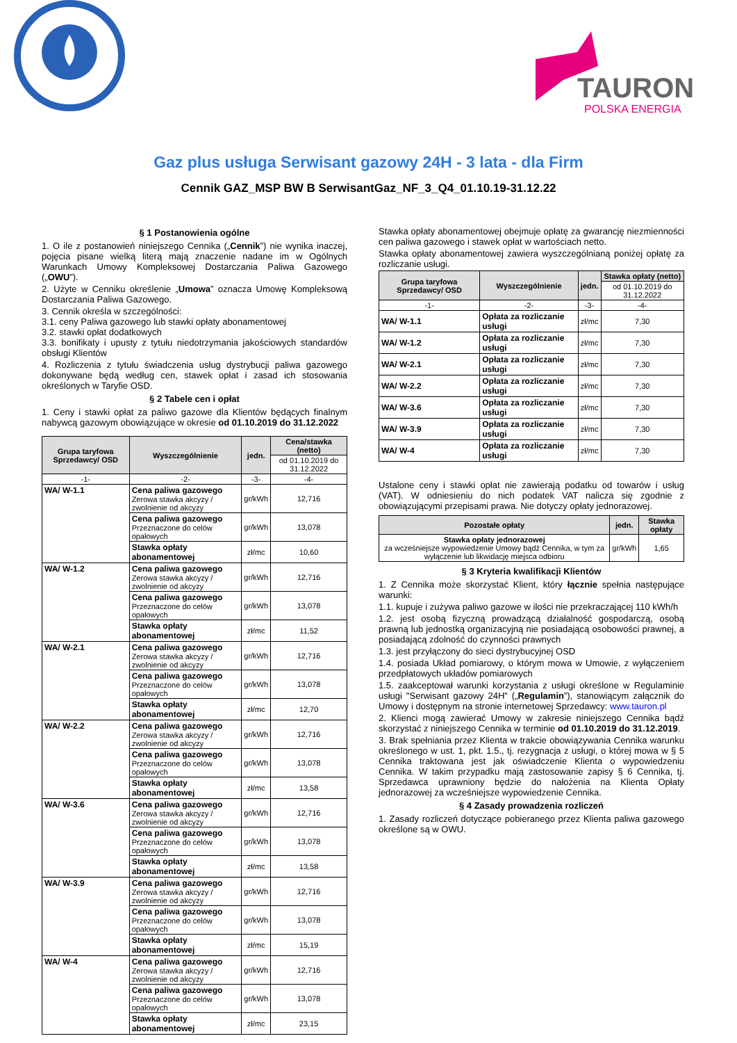TAURON
POLSKA ENERGIA
Gaz plus usługa Serwisant gazowy 24H - 3 lata - dla Firm
Cennik GAZ_MSP BW B SerwisantGaz_NF_3_Q4_01.10.19-31.12.22
§ 1 Postanowienia ogólne
1. O ile z postanowień niniejszego Cennika („Cennik”) nie wynika inaczej, pojęcia pisane wielką literą mają znaczenie nadane im w Ogólnych Warunkach Umowy Kompleksowej Dostarczania Paliwa Gazowego („OWU”).
2. Użyte w Cenniku określenie „Umowa” oznacza Umowę Kompleksową Dostarczania Paliwa Gazowego.
3. Cennik określa w szczególności:
3.1. ceny Paliwa gazowego lub stawki opłaty abonamentowej
3.2. stawki opłat dodatkowych
3.3. bonifikaty i upusty z tytułu niedotrzymania jakościowych standardów obsługi Klientów
4. Rozliczenia z tytułu świadczenia usług dystrybucji paliwa gazowego dokonywane będą według cen, stawek opłat i zasad ich stosowania określonych w Taryfie OSD.
§ 2 Tabele cen i opłat
1. Ceny i stawki opłat za paliwo gazowe dla Klientów będących finalnym nabywcą gazowym obowiązujące w okresie od 01.10.2019 do 31.12.2022
| Grupa taryfowa Sprzedawcy/ OSD | Wyszczególnienie | jedn. | Cena/stawka (netto) |
| --- | --- | --- | --- |
| | | | od 01.10.2019 do 31.12.2022 |
| -1- | -2- | -3- | -4- |
| WA/ W-1.1 | Cena paliwa gazowego Zerowa stawka akcyzy / zwolnienie od akcyzy | gr/kWh | 12,716 |
| | Cena paliwa gazowego Przeznaczone do celów opałowych | gr/kWh | 13,078 |
| | Stawka opłaty abonamentowej | zł/mc | 10,60 |
| WA/ W-1.2 | Cena paliwa gazowego Zerowa stawka akcyzy / zwolnienie od akcyzy | gr/kWh | 12,716 |
| | Cena paliwa gazowego Przeznaczone do celów opałowych | gr/kWh | 13,078 |
| | Stawka opłaty abonamentowej | zł/mc | 11,52 |
| WA/ W-2.1 | Cena paliwa gazowego Zerowa stawka akcyzy / zwolnienie od akcyzy | gr/kWh | 12,716 |
| | Cena paliwa gazowego Przeznaczone do celów opałowych | gr/kWh | 13,078 |
| | Stawka opłaty abonamentowej | zł/mc | 12,70 |
| WA/ W-2.2 | Cena paliwa gazowego Zerowa stawka akcyzy / zwolnienie od akcyzy | gr/kWh | 12,716 |
| | Cena paliwa gazowego Przeznaczone do celów opałowych | gr/kWh | 13,078 |
| | Stawka opłaty abonamentowej | zł/mc | 13,58 |
| WA/ W-3.6 | Cena paliwa gazowego Zerowa stawka akcyzy / zwolnienie od akcyzy | gr/kWh | 12,716 |
| | Cena paliwa gazowego Przeznaczone do celów opałowych | gr/kWh | 13,078 |
| | Stawka opłaty abonamentowej | zł/mc | 13,58 |
| WA/ W-3.9 | Cena paliwa gazowego Zerowa stawka akcyzy / zwolnienie od akcyzy | gr/kWh | 12,716 |
| | Cena paliwa gazowego Przeznaczone do celów opałowych | gr/kWh | 13,078 |
| | Stawka opłaty abonamentowej | zł/mc | 15,19 |
| WA/ W-4 | Cena paliwa gazowego Zerowa stawka akcyzy / zwolnienie od akcyzy | gr/kWh | 12,716 |
| | Cena paliwa gazowego Przeznaczone do celów opałowych | gr/kWh | 13,078 |
| | Stawka opłaty abonamentowej | zł/mc | 23,15 |
Stawka opłaty abonamentowej obejmuje opłatę za gwarancję niezmienności cen paliwa gazowego i stawek opłat w wartościach netto.
Stawka opłaty abonamentowej zawiera wyszczególnianą poniżej opłatę za rozliczanie usługi.
| Grupa taryfowa Sprzedawcy/ OSD | Wyszczególnienie | jedn. | Stawka opłaty (netto) |
| --- | --- | --- | --- |
| | | | od 01.10.2019 do 31.12.2022 |
| -1- | -2- | -3- | -4- |
| WA/ W-1.1 | Opłata za rozliczanie usługi | zł/mc | 7,30 |
| WA/ W-1.2 | Opłata za rozliczanie usługi | zł/mc | 7,30 |
| WA/ W-2.1 | Opłata za rozliczanie usługi | zł/mc | 7,30 |
| WA/ W-2.2 | Opłata za rozliczanie usługi | zł/mc | 7,30 |
| WA/ W-3.6 | Opłata za rozliczanie usługi | zł/mc | 7,30 |
| WA/ W-3.9 | Opłata za rozliczanie usługi | zł/mc | 7,30 |
| WA/ W-4 | Opłata za rozliczanie usługi | zł/mc | 7,30 |
Ustalone ceny i stawki opłat nie zawierają podatku od towarów i usług (VAT). W odniesieniu do nich podatek VAT nalicza się zgodnie z obowiązującymi przepisami prawa. Nie dotyczy opłaty jednorazowej.
| Pozostałe opłaty | jedn. | Stawka opłaty |
| --- | --- | --- |
| Stawka opłaty jednorazowej za wcześniejsze wypowiedzenie Umowy bądź Cennika, w tym za wyłączenie lub likwidację miejsca odbioru | gr/kWh | 1,65 |
§ 3 Kryteria kwalifikacji Klientów
1. Z Cennika może skorzystać Klient, który łącznie spełnia następujące warunki:
1.1. kupuje i zużywa paliwo gazowe w ilości nie przekraczającej 110 kWh/h
1.2. jest osobą fizyczną prowadzącą działalność gospodarczą, osobą prawną lub jednostką organizacyjną nie posiadającą osobowości prawnej, a posiadającą zdolność do czynności prawnych
1.3. jest przyłączony do sieci dystrybucyjnej OSD
1.4. posiada Układ pomiarowy, o którym mowa w Umowie, z wyłączeniem przedpłatowych układów pomiarowych
1.5. zaakceptował warunki korzystania z usługi określone w Regulaminie usługi "Serwisant gazowy 24H" („Regulamin”), stanowiącym załącznik do Umowy i dostępnym na stronie internetowej Sprzedawcy: www.tauron.pl
2. Klienci mogą zawierać Umowy w zakresie niniejszego Cennika bądź skorzystać z niniejszego Cennika w terminie od 01.10.2019 do 31.12.2019.
3. Brak spełniania przez Klienta w trakcie obowiązywania Cennika warunku określonego w ust. 1, pkt. 1.5., tj. rezygnacja z usługi, o której mowa w § 5 Cennika traktowana jest jak oświadczenie Klienta o wypowiedzeniu Cennika. W takim przypadku mają zastosowanie zapisy § 6 Cennika, tj. Sprzedawca uprawniony będzie do nałożenia na Klienta Opłaty jednorazowej za wcześniejsze wypowiedzenie Cennika.
§ 4 Zasady prowadzenia rozliczeń
1. Zasady rozliczeń dotyczące pobieranego przez Klienta paliwa gazowego określone są w OWU.